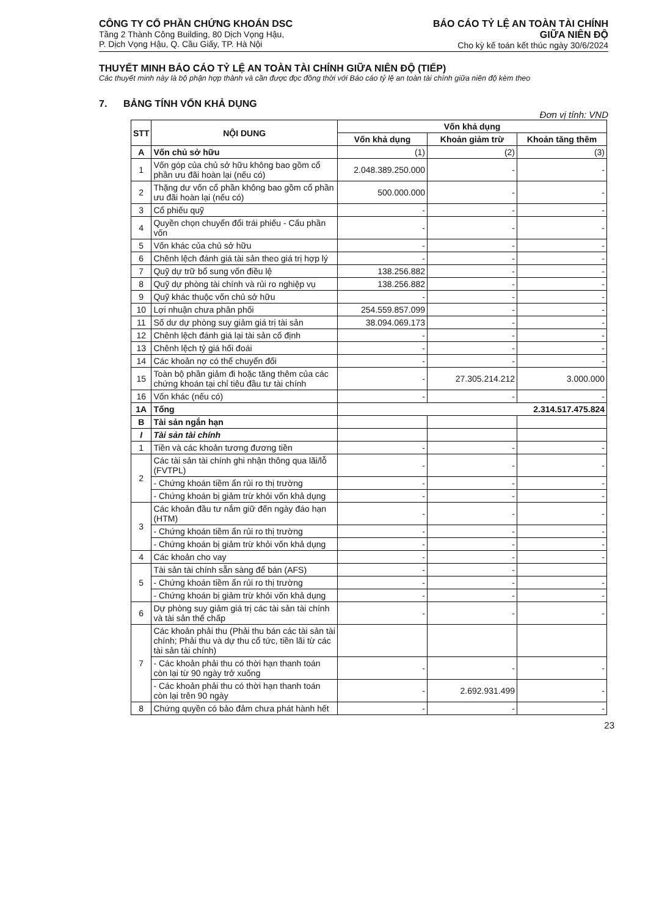CÔNG TY CỔ PHẦN CHỨNG KHOÁN DSC
Tầng 2 Thành Công Building, 80 Dịch Vọng Hậu,
P. Dịch Vọng Hậu, Q. Cầu Giấy, TP. Hà Nội
BÁO CÁO TỶ LỆ AN TOÀN TÀI CHÍNH
GIỮA NIÊN ĐỘ
Cho kỳ kế toán kết thúc ngày 30/6/2024
THUYẾT MINH BÁO CÁO TỶ LỆ AN TOÀN TÀI CHÍNH GIỮA NIÊN ĐỘ (TIẾP)
Các thuyết minh này là bộ phận hợp thành và cần được đọc đồng thời với Báo cáo tỷ lệ an toàn tài chính giữa niên độ kèm theo
7. BẢNG TÍNH VỐN KHẢ DỤNG
Đơn vị tính: VND
| STT | NỘI DUNG | Vốn khả dụng | | |
| --- | --- | --- | --- | --- |
| | | Vốn khả dụng | Khoản giảm trừ | Khoản tăng thêm |
| A | Vốn chủ sở hữu | (1) | (2) | (3) |
| 1 | Vốn góp của chủ sở hữu không bao gồm cổ phần ưu đãi hoàn lại (nếu có) | 2.048.389.250.000 | - | - |
| 2 | Thặng dư vốn cổ phần không bao gồm cổ phần ưu đãi hoàn lại (nếu có) | 500.000.000 | - | - |
| 3 | Cổ phiếu quỹ | - | - | - |
| 4 | Quyền chọn chuyển đổi trái phiếu - Cấu phần vốn | - | - | - |
| 5 | Vốn khác của chủ sở hữu | - | - | - |
| 6 | Chênh lệch đánh giá tài sản theo giá trị hợp lý | - | - | - |
| 7 | Quỹ dự trữ bổ sung vốn điều lệ | 138.256.882 | - | - |
| 8 | Quỹ dự phòng tài chính và rủi ro nghiệp vụ | 138.256.882 | - | - |
| 9 | Quỹ khác thuộc vốn chủ sở hữu | - | - | - |
| 10 | Lợi nhuận chưa phân phối | 254.559.857.099 | - | - |
| 11 | Số dư dự phòng suy giảm giá trị tài sản | 38.094.069.173 | - | - |
| 12 | Chênh lệch đánh giá lại tài sản cố định | - | - | - |
| 13 | Chênh lệch tỷ giá hối đoái | - | - | - |
| 14 | Các khoản nợ có thể chuyển đổi | - | - | - |
| 15 | Toàn bộ phần giảm đi hoặc tăng thêm của các chứng khoán tại chỉ tiêu đầu tư tài chính | - | 27.305.214.212 | 3.000.000 |
| 16 | Vốn khác (nếu có) | - | - | - |
| 1A | Tổng | 2.314.517.475.824 | | |
| B | Tài sản ngắn hạn | | | |
| I | Tài sản tài chính | | | |
| 1 | Tiền và các khoản tương đương tiền | - | - | - |
| 2 | Các tài sản tài chính ghi nhận thông qua lãi/lỗ (FVTPL) | - | - | - |
| | - Chứng khoán tiềm ẩn rủi ro thị trường | - | - | - |
| | - Chứng khoán bị giảm trừ khỏi vốn khả dụng | - | - | - |
| 3 | Các khoản đầu tư nắm giữ đến ngày đáo hạn (HTM) | - | - | - |
| | - Chứng khoán tiềm ẩn rủi ro thị trường | - | - | - |
| | - Chứng khoán bị giảm trừ khỏi vốn khả dụng | - | - | - |
| 4 | Các khoản cho vay | - | - | - |
| 5 | Tài sản tài chính sẵn sàng để bán (AFS) | - | - | |
| | - Chứng khoán tiềm ẩn rủi ro thị trường | - | - | - |
| | - Chứng khoán bị giảm trừ khỏi vốn khả dụng | - | - | - |
| 6 | Dự phòng suy giảm giá trị các tài sản tài chính và tài sản thế chấp | - | - | - |
| 7 | Các khoản phải thu (Phải thu bán các tài sản tài chính; Phải thu và dự thu cổ tức, tiền lãi từ các tài sản tài chính) | | | |
| | - Các khoản phải thu có thời hạn thanh toán còn lại từ 90 ngày trở xuống | - | - | - |
| | - Các khoản phải thu có thời hạn thanh toán còn lại trên 90 ngày | - | 2.692.931.499 | - |
| 8 | Chứng quyền có bảo đảm chưa phát hành hết | - | - | - |
23